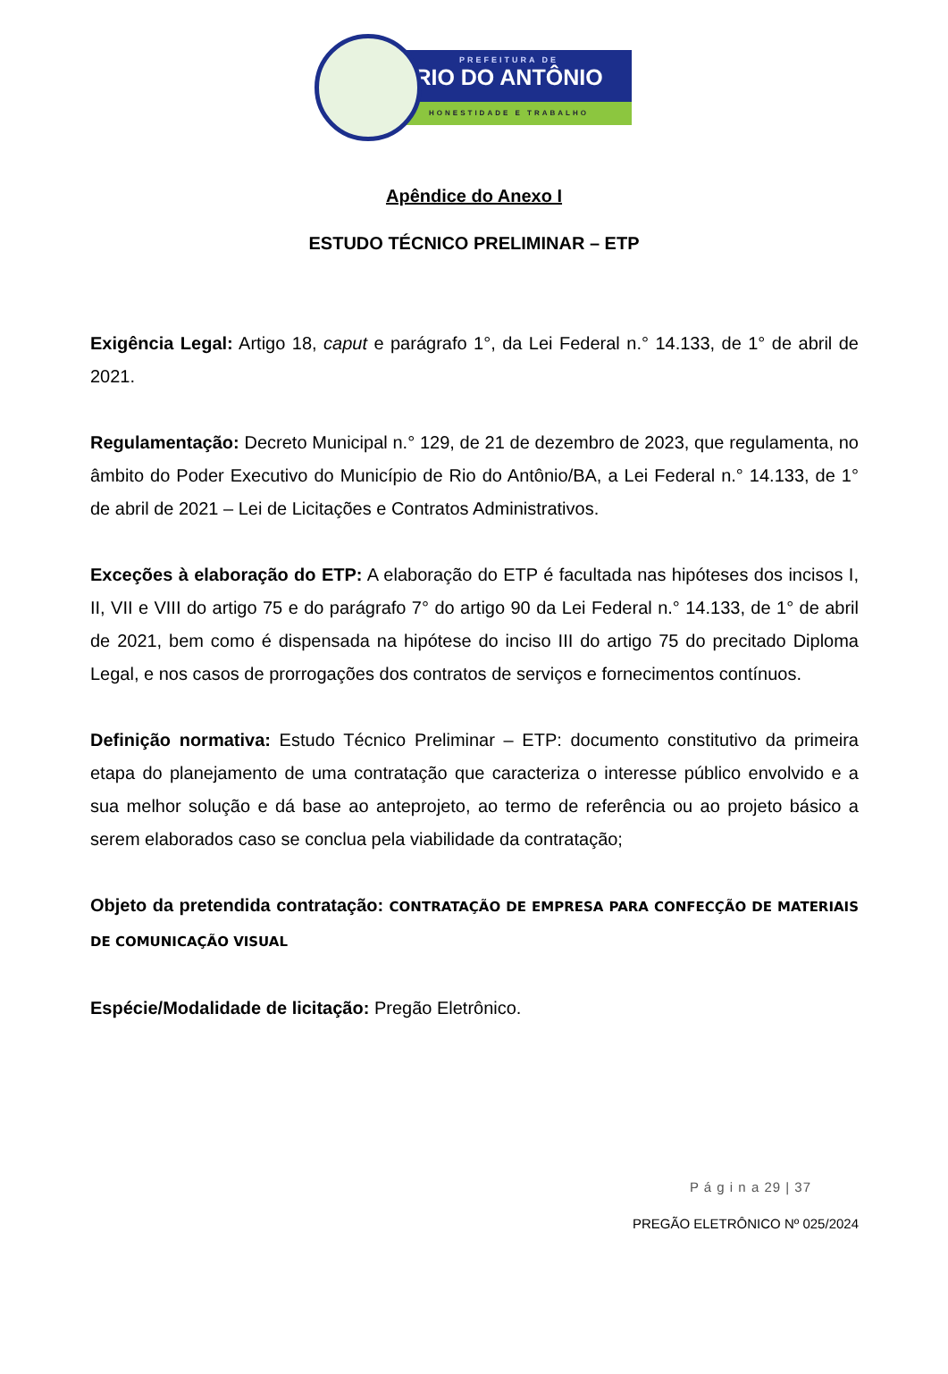PREFEITURA DE
RIO DO ANTÔNIO
HONESTIDADE E TRABALHO
Apêndice do Anexo I
ESTUDO TÉCNICO PRELIMINAR – ETP
Exigência Legal: Artigo 18, caput e parágrafo 1°, da Lei Federal n.° 14.133, de 1° de abril de 2021.
Regulamentação: Decreto Municipal n.° 129, de 21 de dezembro de 2023, que regulamenta, no âmbito do Poder Executivo do Município de Rio do Antônio/BA, a Lei Federal n.° 14.133, de 1° de abril de 2021 – Lei de Licitações e Contratos Administrativos.
Exceções à elaboração do ETP: A elaboração do ETP é facultada nas hipóteses dos incisos I, II, VII e VIII do artigo 75 e do parágrafo 7° do artigo 90 da Lei Federal n.° 14.133, de 1° de abril de 2021, bem como é dispensada na hipótese do inciso III do artigo 75 do precitado Diploma Legal, e nos casos de prorrogações dos contratos de serviços e fornecimentos contínuos.
Definição normativa: Estudo Técnico Preliminar – ETP: documento constitutivo da primeira etapa do planejamento de uma contratação que caracteriza o interesse público envolvido e a sua melhor solução e dá base ao anteprojeto, ao termo de referência ou ao projeto básico a serem elaborados caso se conclua pela viabilidade da contratação;
Objeto da pretendida contratação: CONTRATAÇÃO DE EMPRESA PARA CONFECÇÃO DE MATERIAIS DE COMUNICAÇÃO VISUAL
Espécie/Modalidade de licitação: Pregão Eletrônico.
P á g i n a 29 | 37
PREGÃO ELETRÔNICO Nº 025/2024